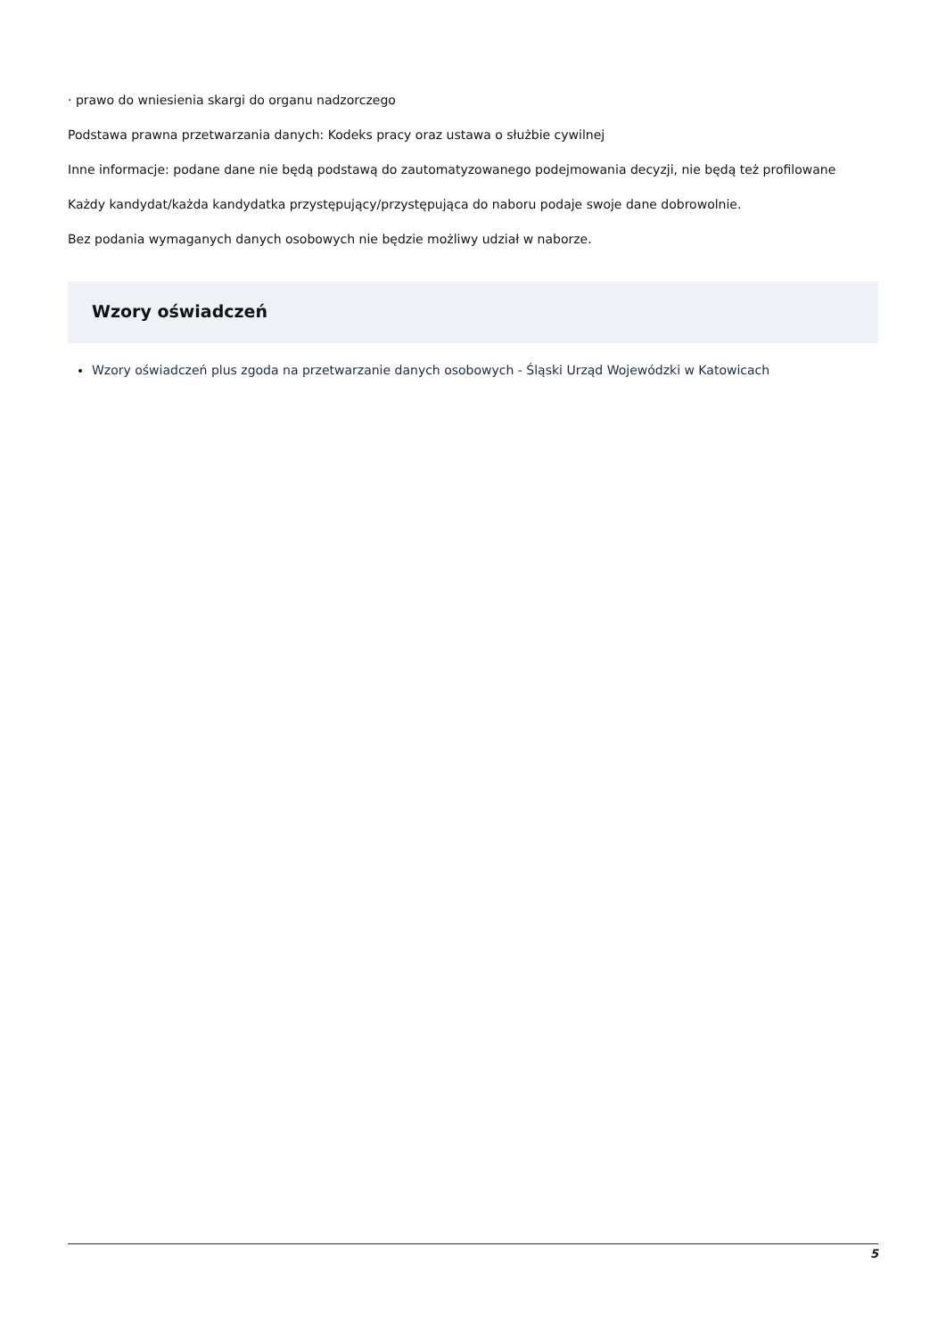· prawo do wniesienia skargi do organu nadzorczego
Podstawa prawna przetwarzania danych: Kodeks pracy oraz ustawa o służbie cywilnej
Inne informacje: podane dane nie będą podstawą do zautomatyzowanego podejmowania decyzji, nie będą też profilowane
Każdy kandydat/każda kandydatka przystępujący/przystępująca do naboru podaje swoje dane dobrowolnie.
Bez podania wymaganych danych osobowych nie będzie możliwy udział w naborze.
Wzory oświadczeń
Wzory oświadczeń plus zgoda na przetwarzanie danych osobowych - Śląski Urząd Wojewódzki w Katowicach
5